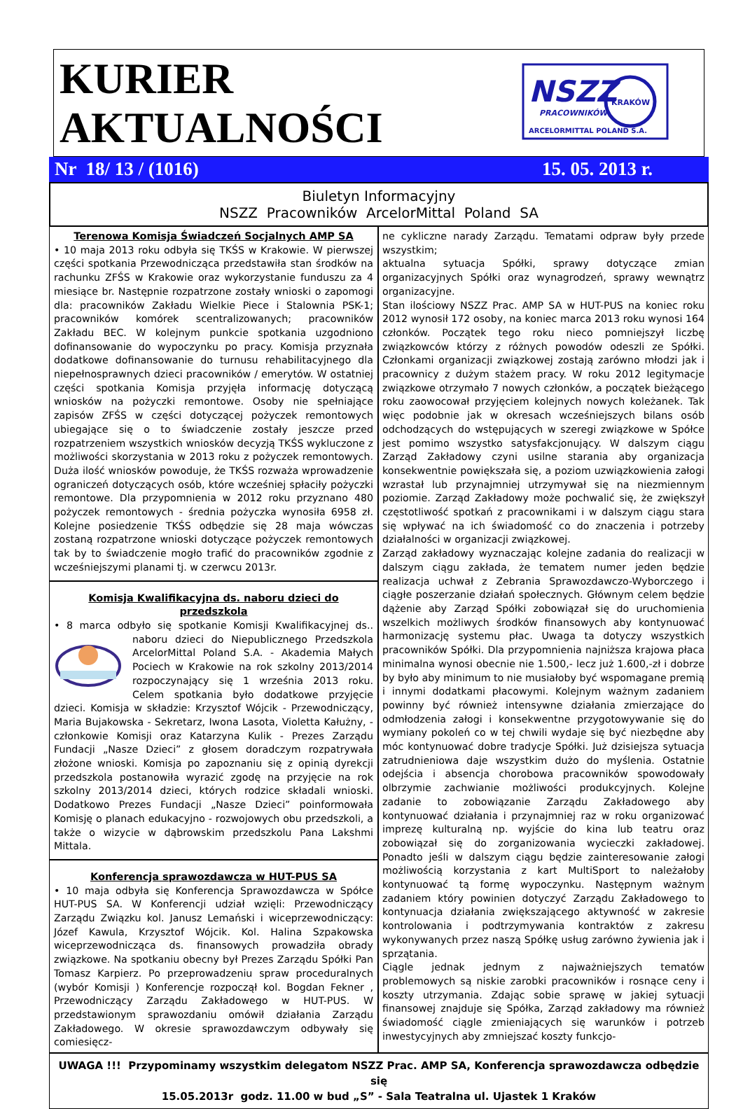KURIER
AKTUALNOŚCI
NSZZ
KRAKÓW
PRACOWNIKÓW
ARCELORMITTAL POLAND S.A.
Nr 18/ 13 / (1016) 15. 05. 2013 r.
Biuletyn Informacyjny
NSZZ Pracowników ArcelorMittal Poland SA
Terenowa Komisja Świadczeń Socjalnych AMP SA
• 10 maja 2013 roku odbyła się TKŚS w Krakowie. W pierwszej części spotkania Przewodnicząca przedstawiła stan środków na rachunku ZFŚS w Krakowie oraz wykorzystanie funduszu za 4 miesiące br. Następnie rozpatrzone zostały wnioski o zapomogi dla: pracowników Zakładu Wielkie Piece i Stalownia PSK-1; pracowników komórek scentralizowanych; pracowników Zakładu BEC. W kolejnym punkcie spotkania uzgodniono dofinansowanie do wypoczynku po pracy. Komisja przyznała dodatkowe dofinansowanie do turnusu rehabilitacyjnego dla niepełnosprawnych dzieci pracowników / emerytów. W ostatniej części spotkania Komisja przyjęła informację dotyczącą wniosków na pożyczki remontowe. Osoby nie spełniające zapisów ZFŚS w części dotyczącej pożyczek remontowych ubiegające się o to świadczenie zostały jeszcze przed rozpatrzeniem wszystkich wniosków decyzją TKŚS wykluczone z możliwości skorzystania w 2013 roku z pożyczek remontowych. Duża ilość wniosków powoduje, że TKŚS rozważa wprowadzenie ograniczeń dotyczących osób, które wcześniej spłaciły pożyczki remontowe. Dla przypomnienia w 2012 roku przyznano 480 pożyczek remontowych - średnia pożyczka wynosiła 6958 zł. Kolejne posiedzenie TKŚS odbędzie się 28 maja wówczas zostaną rozpatrzone wnioski dotyczące pożyczek remontowych tak by to świadczenie mogło trafić do pracowników zgodnie z wcześniejszymi planami tj. w czerwcu 2013r.
Komisja Kwalifikacyjna ds. naboru dzieci do przedszkola
• 8 marca odbyło się spotkanie Komisji Kwalifikacyjnej ds.. naboru dzieci do Niepublicznego Przedszkola ArcelorMittal Poland S.A. - Akademia Małych Pociech w Krakowie na rok szkolny 2013/2014 rozpoczynający się 1 września 2013 roku. Celem spotkania było dodatkowe przyjęcie dzieci. Komisja w składzie: Krzysztof Wójcik - Przewodniczący, Maria Bujakowska - Sekretarz, Iwona Lasota, Violetta Kałużny, - członkowie Komisji oraz Katarzyna Kulik - Prezes Zarządu Fundacji „Nasze Dzieci” z głosem doradczym rozpatrywała złożone wnioski. Komisja po zapoznaniu się z opinią dyrekcji przedszkola postanowiła wyrazić zgodę na przyjęcie na rok szkolny 2013/2014 dzieci, których rodzice składali wnioski. Dodatkowo Prezes Fundacji „Nasze Dzieci” poinformowała Komisję o planach edukacyjno - rozwojowych obu przedszkoli, a także o wizycie w dąbrowskim przedszkolu Pana Lakshmi Mittala.
Konferencja sprawozdawcza w HUT-PUS SA
• 10 maja odbyła się Konferencja Sprawozdawcza w Spółce HUT-PUS SA. W Konferencji udział wzięli: Przewodniczący Zarządu Związku kol. Janusz Lemański i wiceprzewodniczący: Józef Kawula, Krzysztof Wójcik. Kol. Halina Szpakowska wiceprzewodnicząca ds. finansowych prowadziła obrady związkowe. Na spotkaniu obecny był Prezes Zarządu Spółki Pan Tomasz Karpierz. Po przeprowadzeniu spraw proceduralnych (wybór Komisji ) Konferencje rozpoczął kol. Bogdan Fekner , Przewodniczący Zarządu Zakładowego w HUT-PUS. W przedstawionym sprawozdaniu omówił działania Zarządu Zakładowego. W okresie sprawozdawczym odbywały się comiesięcz-
ne cykliczne narady Zarządu. Tematami odpraw były przede wszystkim;
aktualna sytuacja Spółki, sprawy dotyczące zmian organizacyjnych Spółki oraz wynagrodzeń, sprawy wewnątrz organizacyjne.
Stan ilościowy NSZZ Prac. AMP SA w HUT-PUS na koniec roku 2012 wynosił 172 osoby, na koniec marca 2013 roku wynosi 164 członków. Początek tego roku nieco pomniejszył liczbę związkowców którzy z różnych powodów odeszli ze Spółki. Członkami organizacji związkowej zostają zarówno młodzi jak i pracownicy z dużym stażem pracy. W roku 2012 legitymacje związkowe otrzymało 7 nowych członków, a początek bieżącego roku zaowocował przyjęciem kolejnych nowych koleżanek. Tak więc podobnie jak w okresach wcześniejszych bilans osób odchodzących do wstępujących w szeregi związkowe w Spółce jest pomimo wszystko satysfakcjonujący. W dalszym ciągu Zarząd Zakładowy czyni usilne starania aby organizacja konsekwentnie powiększała się, a poziom uzwiązkowienia załogi wzrastał lub przynajmniej utrzymywał się na niezmiennym poziomie. Zarząd Zakładowy może pochwalić się, że zwiększył częstotliwość spotkań z pracownikami i w dalszym ciągu stara się wpływać na ich świadomość co do znaczenia i potrzeby działalności w organizacji związkowej.
Zarząd zakładowy wyznaczając kolejne zadania do realizacji w dalszym ciągu zakłada, że tematem numer jeden będzie realizacja uchwał z Zebrania Sprawozdawczo-Wyborczego i ciągłe poszerzanie działań społecznych. Głównym celem będzie dążenie aby Zarząd Spółki zobowiązał się do uruchomienia wszelkich możliwych środków finansowych aby kontynuować harmonizację systemu płac. Uwaga ta dotyczy wszystkich pracowników Spółki. Dla przypomnienia najniższa krajowa płaca minimalna wynosi obecnie nie 1.500,- lecz już 1.600,-zł i dobrze by było aby minimum to nie musiałoby być wspomagane premią i innymi dodatkami płacowymi. Kolejnym ważnym zadaniem powinny być również intensywne działania zmierzające do odmłodzenia załogi i konsekwentne przygotowywanie się do wymiany pokoleń co w tej chwili wydaje się być niezbędne aby móc kontynuować dobre tradycje Spółki. Już dzisiejsza sytuacja zatrudnieniowa daje wszystkim dużo do myślenia. Ostatnie odejścia i absencja chorobowa pracowników spowodowały olbrzymie zachwianie możliwości produkcyjnych. Kolejne zadanie to zobowiązanie Zarządu Zakładowego aby kontynuować działania i przynajmniej raz w roku organizować imprezę kulturalną np. wyjście do kina lub teatru oraz zobowiązał się do zorganizowania wycieczki zakładowej. Ponadto jeśli w dalszym ciągu będzie zainteresowanie załogi możliwością korzystania z kart MultiSport to należałoby kontynuować tą formę wypoczynku. Następnym ważnym zadaniem który powinien dotyczyć Zarządu Zakładowego to kontynuacja działania zwiększającego aktywność w zakresie kontrolowania i podtrzymywania kontraktów z zakresu wykonywanych przez naszą Spółkę usług zarówno żywienia jak i sprzątania.
Ciągle jednak jednym z najważniejszych tematów problemowych są niskie zarobki pracowników i rosnące ceny i koszty utrzymania. Zdając sobie sprawę w jakiej sytuacji finansowej znajduje się Spółka, Zarząd zakładowy ma również świadomość ciągle zmieniających się warunków i potrzeb inwestycyjnych aby zmniejszać koszty funkcjo-
UWAGA !!! Przypominamy wszystkim delegatom NSZZ Prac. AMP SA, Konferencja sprawozdawcza odbędzie się
15.05.2013r godz. 11.00 w bud „S” - Sala Teatralna ul. Ujastek 1 Kraków